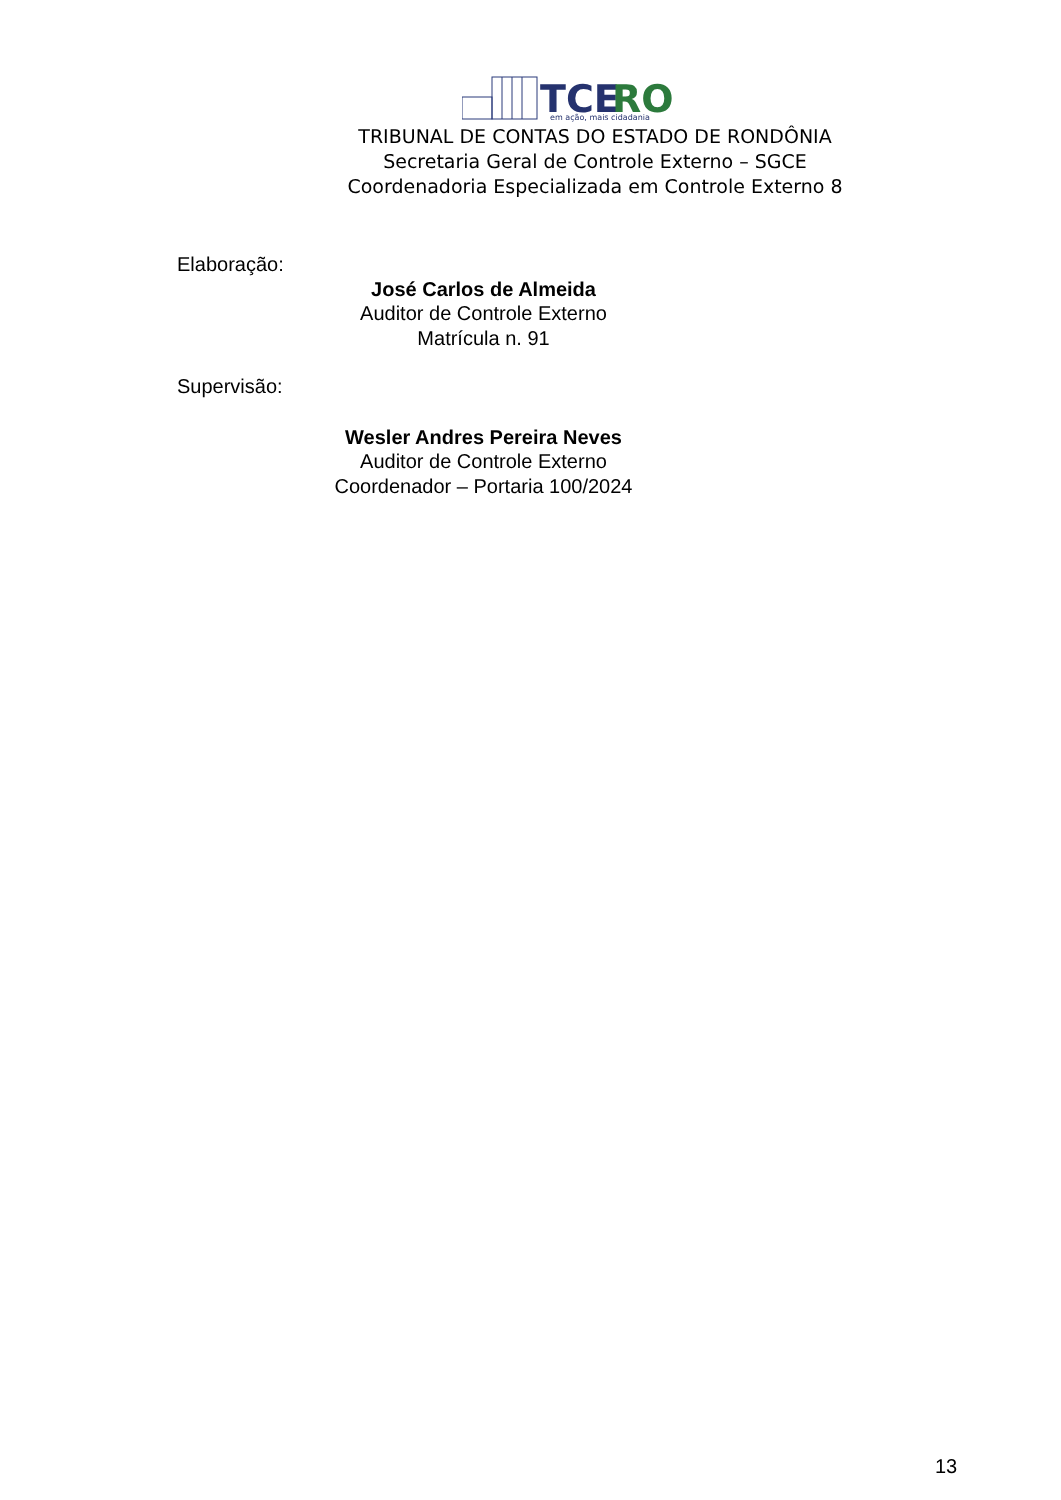TCE
RO
em ação, mais cidadania
TRIBUNAL DE CONTAS DO ESTADO DE RONDÔNIA
Secretaria Geral de Controle Externo – SGCE
Coordenadoria Especializada em Controle Externo 8
Elaboração:
José Carlos de Almeida
Auditor de Controle Externo
Matrícula n. 91
Supervisão:
Wesler Andres Pereira Neves
Auditor de Controle Externo
Coordenador – Portaria 100/2024
13